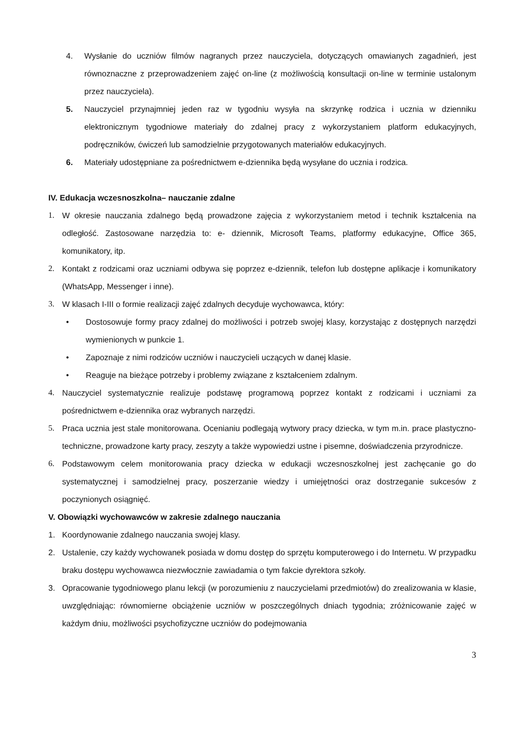4. Wysłanie do uczniów filmów nagranych przez nauczyciela, dotyczących omawianych zagadnień, jest równoznaczne z przeprowadzeniem zajęć on-line (z możliwością konsultacji on-line w terminie ustalonym przez nauczyciela).
5. Nauczyciel przynajmniej jeden raz w tygodniu wysyła na skrzynkę rodzica i ucznia w dzienniku elektronicznym tygodniowe materiały do zdalnej pracy z wykorzystaniem platform edukacyjnych, podręczników, ćwiczeń lub samodzielnie przygotowanych materiałów edukacyjnych.
6. Materiały udostępniane za pośrednictwem e-dziennika będą wysyłane do ucznia i rodzica.
IV. Edukacja wczesnoszkolna– nauczanie zdalne
1. W okresie nauczania zdalnego będą prowadzone zajęcia z wykorzystaniem metod i technik kształcenia na odległość. Zastosowane narzędzia to: e- dziennik, Microsoft Teams, platformy edukacyjne, Office 365, komunikatory, itp.
2. Kontakt z rodzicami oraz uczniami odbywa się poprzez e-dziennik, telefon lub dostępne aplikacje i komunikatory (WhatsApp, Messenger i inne).
3. W klasach I-III o formie realizacji zajęć zdalnych decyduje wychowawca, który:
• Dostosowuje formy pracy zdalnej do możliwości i potrzeb swojej klasy, korzystając z dostępnych narzędzi wymienionych w punkcie 1.
• Zapoznaje z nimi rodziców uczniów i nauczycieli uczących w danej klasie.
• Reaguje na bieżące potrzeby i problemy związane z kształceniem zdalnym.
4. Nauczyciel systematycznie realizuje podstawę programową poprzez kontakt z rodzicami i uczniami za pośrednictwem e-dziennika oraz wybranych narzędzi.
5. Praca ucznia jest stale monitorowana. Ocenianiu podlegają wytwory pracy dziecka, w tym m.in. prace plastyczno-techniczne, prowadzone karty pracy, zeszyty a także wypowiedzi ustne i pisemne, doświadczenia przyrodnicze.
6. Podstawowym celem monitorowania pracy dziecka w edukacji wczesnoszkolnej jest zachęcanie go do systematycznej i samodzielnej pracy, poszerzanie wiedzy i umiejętności oraz dostrzeganie sukcesów z poczynionych osiągnięć.
V. Obowiązki wychowawców w zakresie zdalnego nauczania
1. Koordynowanie zdalnego nauczania swojej klasy.
2. Ustalenie, czy każdy wychowanek posiada w domu dostęp do sprzętu komputerowego i do Internetu. W przypadku braku dostępu wychowawca niezwłocznie zawiadamia o tym fakcie dyrektora szkoły.
3. Opracowanie tygodniowego planu lekcji (w porozumieniu z nauczycielami przedmiotów) do zrealizowania w klasie, uwzględniając: równomierne obciążenie uczniów w poszczególnych dniach tygodnia; zróżnicowanie zajęć w każdym dniu, możliwości psychofizyczne uczniów do podejmowania
3